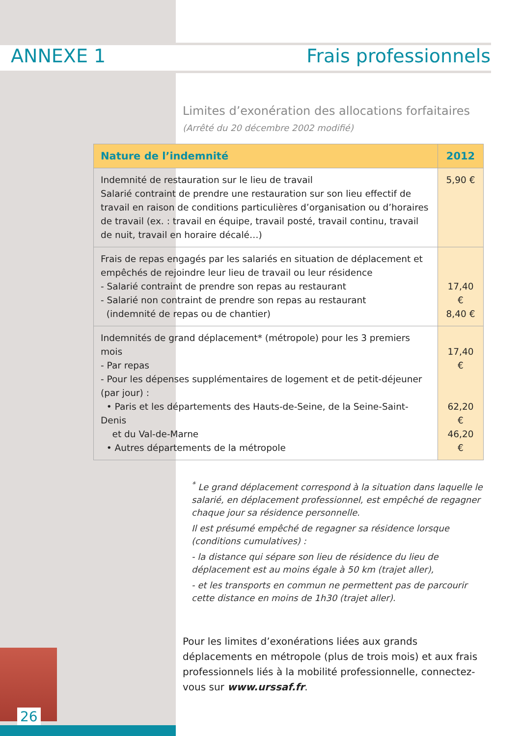ANNEXE 1 Frais professionnels
Limites d’exonération des allocations forfaitaires
(Arrêté du 20 décembre 2002 modifié)
| Nature de l’indemnité | 2012 |
| --- | --- |
| Indemnité de restauration sur le lieu de travail Salarié contraint de prendre une restauration sur son lieu effectif de travail en raison de conditions particulières d’organisation ou d’horaires de travail (ex. : travail en équipe, travail posté, travail continu, travail de nuit, travail en horaire décalé…) | 5,90 € |
| Frais de repas engagés par les salariés en situation de déplacement et empêchés de rejoindre leur lieu de travail ou leur résidence - Salarié contraint de prendre son repas au restaurant - Salarié non contraint de prendre son repas au restaurant (indemnité de repas ou de chantier) | 17,40 € 8,40 € |
| Indemnités de grand déplacement* (métropole) pour les 3 premiers mois - Par repas - Pour les dépenses supplémentaires de logement et de petit-déjeuner (par jour) : • Paris et les départements des Hauts-de-Seine, de la Seine-Saint-Denis et du Val-de-Marne • Autres départements de la métropole | 17,40 € 62,20 € 46,20 € |
<sup>*</sup> Le grand déplacement correspond à la situation dans laquelle le salarié, en déplacement professionnel, est empêché de regagner chaque jour sa résidence personnelle.
Il est présumé empêché de regagner sa résidence lorsque (conditions cumulatives) :
- la distance qui sépare son lieu de résidence du lieu de déplacement est au moins égale à 50 km (trajet aller),
- et les transports en commun ne permettent pas de parcourir cette distance en moins de 1h30 (trajet aller).
Pour les limites d’exonérations liées aux grands déplacements en métropole (plus de trois mois) et aux frais professionnels liés à la mobilité professionnelle, connectez-vous sur www.urssaf.fr.
26